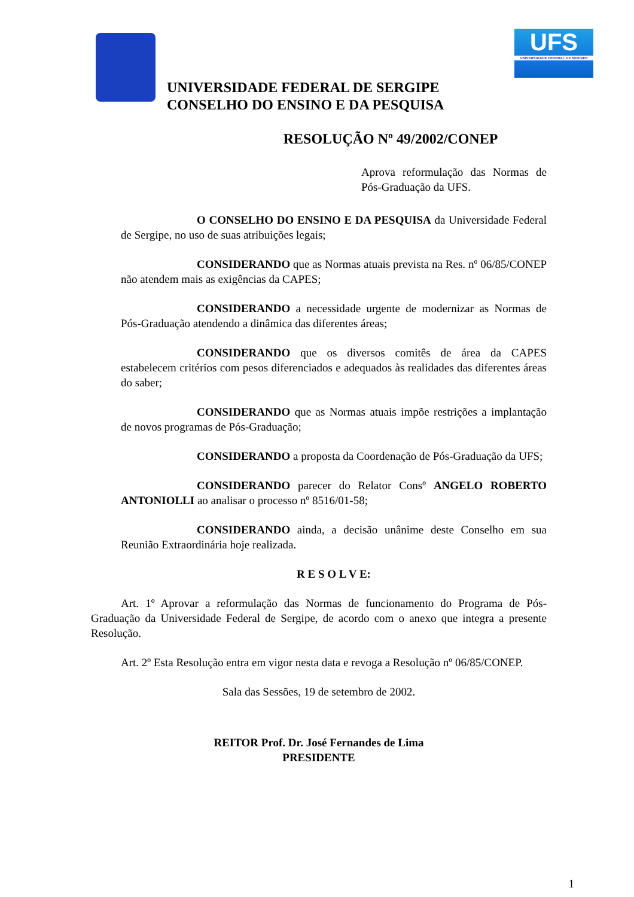UFS
UNIVERSIDADE FEDERAL DE SERGIPE
UNIVERSIDADE FEDERAL DE SERGIPE
CONSELHO DO ENSINO E DA PESQUISA
RESOLUÇÃO Nº 49/2002/CONEP
Aprova reformulação das Normas de Pós-Graduação da UFS.
O CONSELHO DO ENSINO E DA PESQUISA da Universidade Federal de Sergipe, no uso de suas atribuições legais;
CONSIDERANDO que as Normas atuais prevista na Res. nº 06/85/CONEP não atendem mais as exigências da CAPES;
CONSIDERANDO a necessidade urgente de modernizar as Normas de Pós-Graduação atendendo a dinâmica das diferentes áreas;
CONSIDERANDO que os diversos comitês de área da CAPES estabelecem critérios com pesos diferenciados e adequados às realidades das diferentes áreas do saber;
CONSIDERANDO que as Normas atuais impõe restrições a implantação de novos programas de Pós-Graduação;
CONSIDERANDO a proposta da Coordenação de Pós-Graduação da UFS;
CONSIDERANDO parecer do Relator Consº ANGELO ROBERTO ANTONIOLLI ao analisar o processo nº 8516/01-58;
CONSIDERANDO ainda, a decisão unânime deste Conselho em sua Reunião Extraordinária hoje realizada.
R E S O L V E:
Art. 1º Aprovar a reformulação das Normas de funcionamento do Programa de Pós-Graduação da Universidade Federal de Sergipe, de acordo com o anexo que integra a presente Resolução.
Art. 2º Esta Resolução entra em vigor nesta data e revoga a Resolução nº 06/85/CONEP.
Sala das Sessões, 19 de setembro de 2002.
REITOR Prof. Dr. José Fernandes de Lima
PRESIDENTE
1